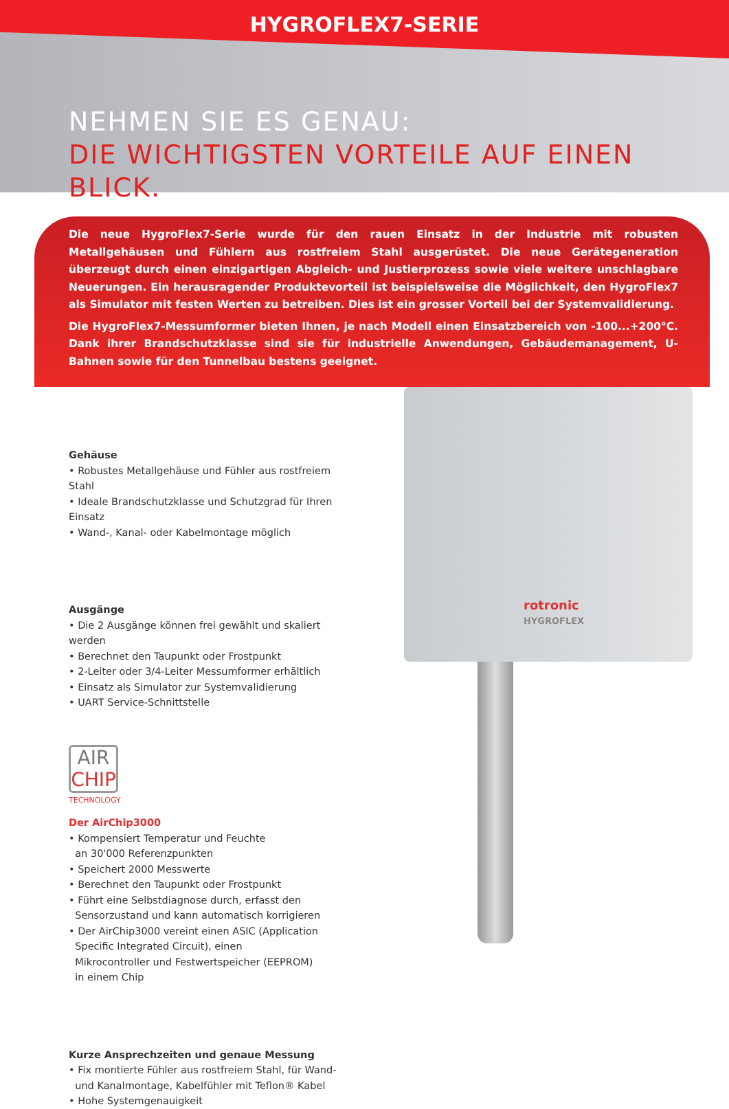HYGROFLEX7-SERIE
NEHMEN SIE ES GENAU:
DIE WICHTIGSTEN VORTEILE AUF EINEN BLICK.
Die neue HygroFlex7-Serie wurde für den rauen Einsatz in der Industrie mit robusten Metallgehäusen und Fühlern aus rostfreiem Stahl ausgerüstet. Die neue Gerätegeneration überzeugt durch einen einzigartigen Abgleich- und Justierprozess sowie viele weitere unschlagbare Neuerungen. Ein herausragender Produktevorteil ist beispielsweise die Möglichkeit, den HygroFlex7 als Simulator mit festen Werten zu betreiben. Dies ist ein grosser Vorteil bei der Systemvalidierung.
Die HygroFlex7-Messumformer bieten Ihnen, je nach Modell einen Einsatzbereich von -100...+200°C. Dank ihrer Brandschutzklasse sind sie für industrielle Anwendungen, Gebäudemanagement, U-Bahnen sowie für den Tunnelbau bestens geeignet.
rotronic
HYGROFLEX
Gehäuse
• Robustes Metallgehäuse und Fühler aus rostfreiem Stahl
• Ideale Brandschutzklasse und Schutzgrad für Ihren Einsatz
• Wand-, Kanal- oder Kabelmontage möglich
Ausgänge
• Die 2 Ausgänge können frei gewählt und skaliert werden
• Berechnet den Taupunkt oder Frostpunkt
• 2-Leiter oder 3/4-Leiter Messumformer erhältlich
• Einsatz als Simulator zur Systemvalidierung
• UART Service-Schnittstelle
AIR
CHIP
TECHNOLOGY
Der AirChip3000
• Kompensiert Temperatur und Feuchte
an 30'000 Referenzpunkten
• Speichert 2000 Messwerte
• Berechnet den Taupunkt oder Frostpunkt
• Führt eine Selbstdiagnose durch, erfasst den
Sensorzustand und kann automatisch korrigieren
• Der AirChip3000 vereint einen ASIC (Application
Specific Integrated Circuit), einen
Mikrocontroller und Festwertspeicher (EEPROM)
in einem Chip
Kurze Ansprechzeiten und genaue Messung
• Fix montierte Fühler aus rostfreiem Stahl, für Wand-
und Kanalmontage, Kabelfühler mit Teflon® Kabel
• Hohe Systemgenauigkeit